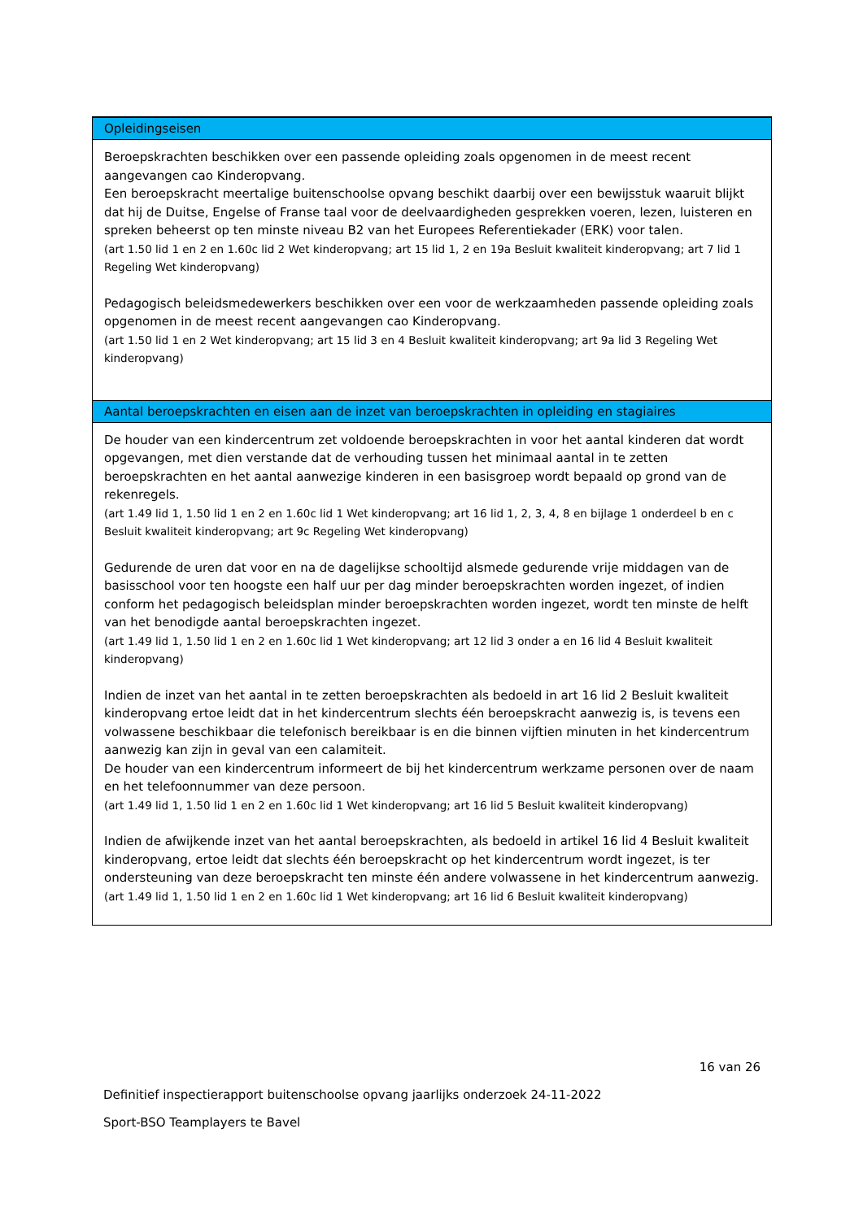Opleidingseisen
Beroepskrachten beschikken over een passende opleiding zoals opgenomen in de meest recent aangevangen cao Kinderopvang.
Een beroepskracht meertalige buitenschoolse opvang beschikt daarbij over een bewijsstuk waaruit blijkt dat hij de Duitse, Engelse of Franse taal voor de deelvaardigheden gesprekken voeren, lezen, luisteren en spreken beheerst op ten minste niveau B2 van het Europees Referentiekader (ERK) voor talen.
(art 1.50 lid 1 en 2 en 1.60c lid 2 Wet kinderopvang; art 15 lid 1, 2 en 19a Besluit kwaliteit kinderopvang; art 7 lid 1 Regeling Wet kinderopvang)
Pedagogisch beleidsmedewerkers beschikken over een voor de werkzaamheden passende opleiding zoals opgenomen in de meest recent aangevangen cao Kinderopvang.
(art 1.50 lid 1 en 2 Wet kinderopvang; art 15 lid 3 en 4 Besluit kwaliteit kinderopvang; art 9a lid 3 Regeling Wet kinderopvang)
Aantal beroepskrachten en eisen aan de inzet van beroepskrachten in opleiding en stagiaires
De houder van een kindercentrum zet voldoende beroepskrachten in voor het aantal kinderen dat wordt opgevangen, met dien verstande dat de verhouding tussen het minimaal aantal in te zetten beroepskrachten en het aantal aanwezige kinderen in een basisgroep wordt bepaald op grond van de rekenregels.
(art 1.49 lid 1, 1.50 lid 1 en 2 en 1.60c lid 1 Wet kinderopvang; art 16 lid 1, 2, 3, 4, 8 en bijlage 1 onderdeel b en c Besluit kwaliteit kinderopvang; art 9c Regeling Wet kinderopvang)
Gedurende de uren dat voor en na de dagelijkse schooltijd alsmede gedurende vrije middagen van de basisschool voor ten hoogste een half uur per dag minder beroepskrachten worden ingezet, of indien conform het pedagogisch beleidsplan minder beroepskrachten worden ingezet, wordt ten minste de helft van het benodigde aantal beroepskrachten ingezet.
(art 1.49 lid 1, 1.50 lid 1 en 2 en 1.60c lid 1 Wet kinderopvang; art 12 lid 3 onder a en 16 lid 4 Besluit kwaliteit kinderopvang)
Indien de inzet van het aantal in te zetten beroepskrachten als bedoeld in art 16 lid 2 Besluit kwaliteit kinderopvang ertoe leidt dat in het kindercentrum slechts één beroepskracht aanwezig is, is tevens een volwassene beschikbaar die telefonisch bereikbaar is en die binnen vijftien minuten in het kindercentrum aanwezig kan zijn in geval van een calamiteit.
De houder van een kindercentrum informeert de bij het kindercentrum werkzame personen over de naam en het telefoonnummer van deze persoon.
(art 1.49 lid 1, 1.50 lid 1 en 2 en 1.60c lid 1 Wet kinderopvang; art 16 lid 5 Besluit kwaliteit kinderopvang)
Indien de afwijkende inzet van het aantal beroepskrachten, als bedoeld in artikel 16 lid 4 Besluit kwaliteit kinderopvang, ertoe leidt dat slechts één beroepskracht op het kindercentrum wordt ingezet, is ter ondersteuning van deze beroepskracht ten minste één andere volwassene in het kindercentrum aanwezig.
(art 1.49 lid 1, 1.50 lid 1 en 2 en 1.60c lid 1 Wet kinderopvang; art 16 lid 6 Besluit kwaliteit kinderopvang)
16 van 26
Definitief inspectierapport buitenschoolse opvang jaarlijks onderzoek 24-11-2022
Sport-BSO Teamplayers te Bavel